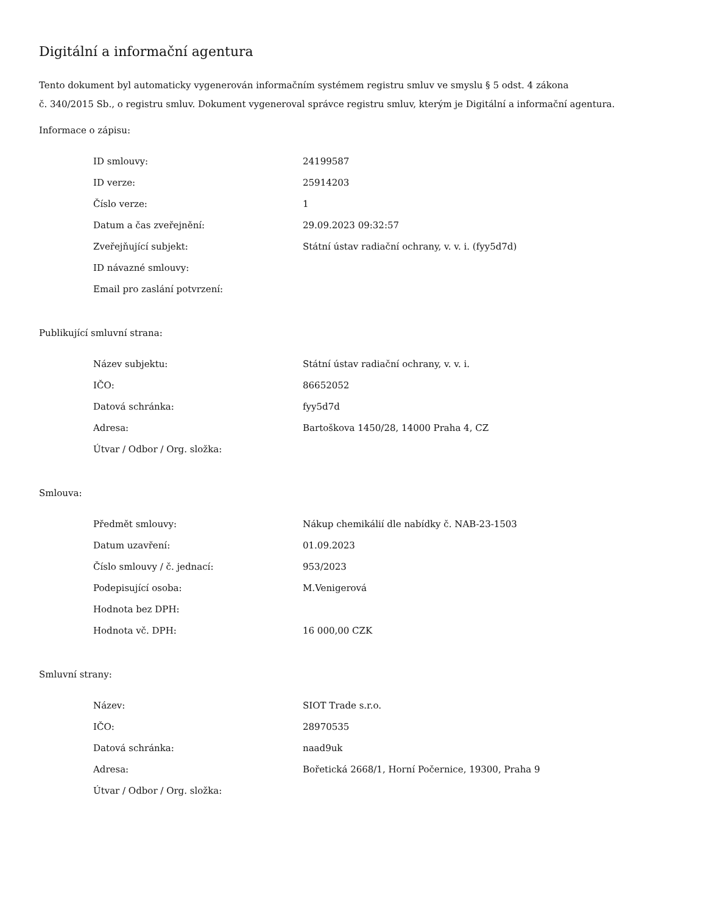Digitální a informační agentura
Tento dokument byl automaticky vygenerován informačním systémem registru smluv ve smyslu § 5 odst. 4 zákona
č. 340/2015 Sb., o registru smluv. Dokument vygeneroval správce registru smluv, kterým je Digitální a informační agentura.
Informace o zápisu:
| ID smlouvy: | 24199587 |
| ID verze: | 25914203 |
| Číslo verze: | 1 |
| Datum a čas zveřejnění: | 29.09.2023 09:32:57 |
| Zveřejňující subjekt: | Státní ústav radiační ochrany, v. v. i. (fyy5d7d) |
| ID návazné smlouvy: | |
| Email pro zaslání potvrzení: | |
Publikující smluvní strana:
| Název subjektu: | Státní ústav radiační ochrany, v. v. i. |
| IČO: | 86652052 |
| Datová schránka: | fyy5d7d |
| Adresa: | Bartoškova 1450/28, 14000 Praha 4, CZ |
| Útvar / Odbor / Org. složka: | |
Smlouva:
| Předmět smlouvy: | Nákup chemikálií dle nabídky č. NAB-23-1503 |
| Datum uzavření: | 01.09.2023 |
| Číslo smlouvy / č. jednací: | 953/2023 |
| Podepisující osoba: | M.Venigerová |
| Hodnota bez DPH: | |
| Hodnota vč. DPH: | 16 000,00 CZK |
Smluvní strany:
| Název: | SIOT Trade s.r.o. |
| IČO: | 28970535 |
| Datová schránka: | naad9uk |
| Adresa: | Bořetická 2668/1, Horní Počernice, 19300, Praha 9 |
| Útvar / Odbor / Org. složka: | |